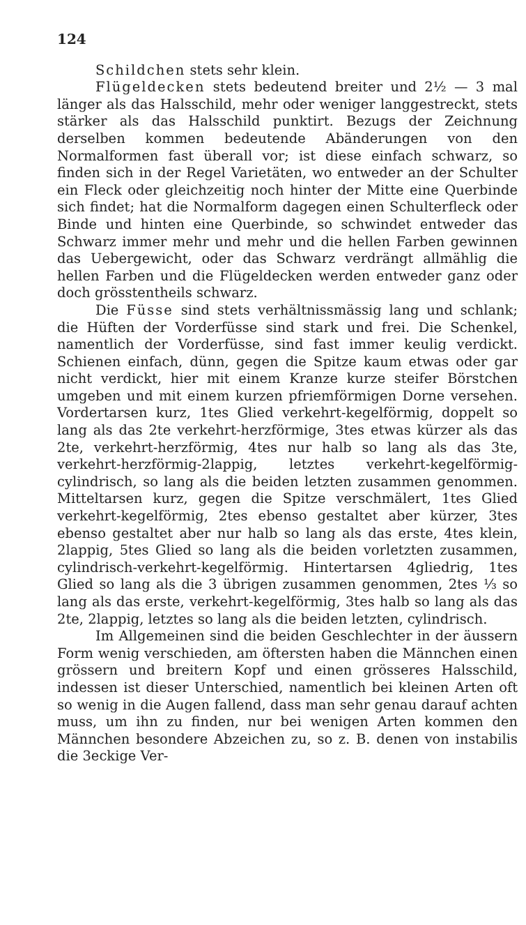124
Schildchen stets sehr klein.
Flügeldecken stets bedeutend breiter und 2½ — 3 mal länger als das Halsschild, mehr oder weniger langgestreckt, stets stärker als das Halsschild punktirt. Bezugs der Zeichnung derselben kommen bedeutende Abänderungen von den Normalformen fast überall vor; ist diese einfach schwarz, so finden sich in der Regel Varietäten, wo entweder an der Schulter ein Fleck oder gleichzeitig noch hinter der Mitte eine Querbinde sich findet; hat die Normalform dagegen einen Schulterfleck oder Binde und hinten eine Querbinde, so schwindet entweder das Schwarz immer mehr und mehr und die hellen Farben gewinnen das Uebergewicht, oder das Schwarz verdrängt allmählig die hellen Farben und die Flügeldecken werden entweder ganz oder doch grösstentheils schwarz.
Die Füsse sind stets verhältnissmässig lang und schlank; die Hüften der Vorderfüsse sind stark und frei. Die Schenkel, namentlich der Vorderfüsse, sind fast immer keulig verdickt. Schienen einfach, dünn, gegen die Spitze kaum etwas oder gar nicht verdickt, hier mit einem Kranze kurze steifer Börstchen umgeben und mit einem kurzen pfriemförmigen Dorne versehen. Vordertarsen kurz, 1tes Glied verkehrt-kegelförmig, doppelt so lang als das 2te verkehrt-herzförmige, 3tes etwas kürzer als das 2te, verkehrt-herzförmig, 4tes nur halb so lang als das 3te, verkehrt-herzförmig-2lappig, letztes verkehrt-kegelförmig-cylindrisch, so lang als die beiden letzten zusammen genommen. Mitteltarsen kurz, gegen die Spitze verschmälert, 1tes Glied verkehrt-kegelförmig, 2tes ebenso gestaltet aber kürzer, 3tes ebenso gestaltet aber nur halb so lang als das erste, 4tes klein, 2lappig, 5tes Glied so lang als die beiden vorletzten zusammen, cylindrisch-verkehrt-kegelförmig. Hintertarsen 4gliedrig, 1tes Glied so lang als die 3 übrigen zusammen genommen, 2tes ⅓ so lang als das erste, verkehrt-kegelförmig, 3tes halb so lang als das 2te, 2lappig, letztes so lang als die beiden letzten, cylindrisch.
Im Allgemeinen sind die beiden Geschlechter in der äussern Form wenig verschieden, am öftersten haben die Männchen einen grössern und breitern Kopf und einen grösseres Halsschild, indessen ist dieser Unterschied, namentlich bei kleinen Arten oft so wenig in die Augen fallend, dass man sehr genau darauf achten muss, um ihn zu finden, nur bei wenigen Arten kommen den Männchen besondere Abzeichen zu, so z. B. denen von instabilis die 3eckige Ver-